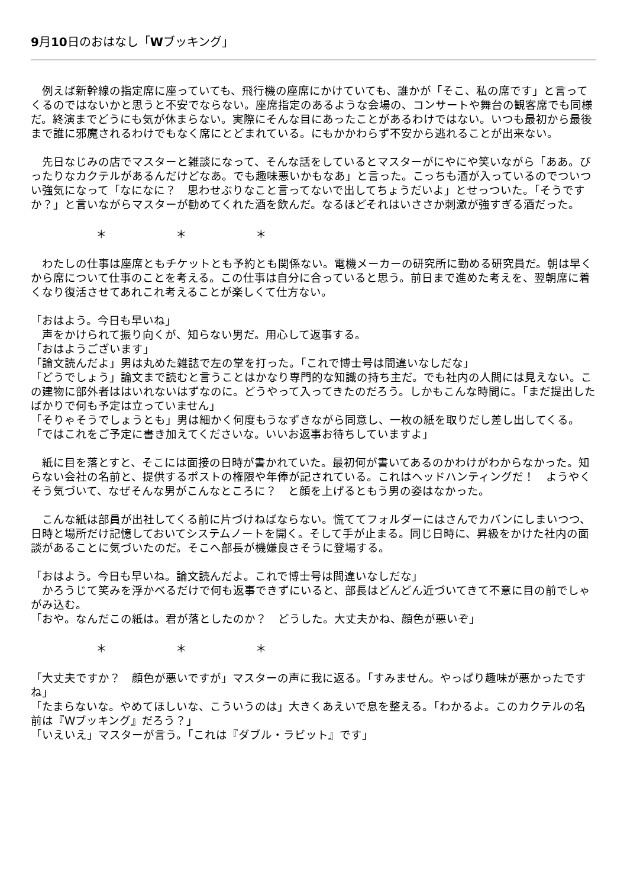9月10日のおはなし「Wブッキング」
　例えば新幹線の指定席に座っていても、飛行機の座席にかけていても、誰かが「そこ、私の席です」と言ってくるのではないかと思うと不安でならない。座席指定のあるような会場の、コンサートや舞台の観客席でも同様だ。終演までどうにも気が休まらない。実際にそんな目にあったことがあるわけではない。いつも最初から最後まで誰に邪魔されるわけでもなく席にとどまれている。にもかかわらず不安から逃れることが出来ない。
　先日なじみの店でマスターと雑談になって、そんな話をしているとマスターがにやにや笑いながら「ああ。ぴったりなカクテルがあるんだけどなあ。でも趣味悪いかもなあ」と言った。こっちも酒が入っているのでついつい強気になって「なになに？　思わせぶりなこと言ってないで出してちょうだいよ」とせっついた。「そうですか？」と言いながらマスターが勧めてくれた酒を飲んだ。なるほどそれはいささか刺激が強すぎる酒だった。
＊ ＊ ＊
　わたしの仕事は座席ともチケットとも予約とも関係ない。電機メーカーの研究所に勤める研究員だ。朝は早くから席について仕事のことを考える。この仕事は自分に合っていると思う。前日まで進めた考えを、翌朝席に着くなり復活させてあれこれ考えることが楽しくて仕方ない。
「おはよう。今日も早いね」
　声をかけられて振り向くが、知らない男だ。用心して返事する。
「おはようございます」
「論文読んだよ」男は丸めた雑誌で左の掌を打った。「これで博士号は間違いなしだな」
「どうでしょう」論文まで読むと言うことはかなり専門的な知識の持ち主だ。でも社内の人間には見えない。この建物に部外者ははいれないはずなのに。どうやって入ってきたのだろう。しかもこんな時間に。「まだ提出したばかりで何も予定は立っていません」
「そりゃそうでしょうとも」男は細かく何度もうなずきながら同意し、一枚の紙を取りだし差し出してくる。「ではこれをご予定に書き加えてくださいな。いいお返事お待ちしていますよ」
　紙に目を落とすと、そこには面接の日時が書かれていた。最初何が書いてあるのかわけがわからなかった。知らない会社の名前と、提供するポストの権限や年俸が記されている。これはヘッドハンティングだ！　ようやくそう気づいて、なぜそんな男がこんなところに？　と顔を上げるともう男の姿はなかった。
　こんな紙は部員が出社してくる前に片づけねばならない。慌ててフォルダーにはさんでカバンにしまいつつ、日時と場所だけ記憶しておいてシステムノートを開く。そして手が止まる。同じ日時に、昇級をかけた社内の面談があることに気づいたのだ。そこへ部長が機嫌良さそうに登場する。
「おはよう。今日も早いね。論文読んだよ。これで博士号は間違いなしだな」
　かろうじて笑みを浮かべるだけで何も返事できずにいると、部長はどんどん近づいてきて不意に目の前でしゃがみ込む。
「おや。なんだこの紙は。君が落としたのか？　どうした。大丈夫かね、顔色が悪いぞ」
＊ ＊ ＊
「大丈夫ですか？　顔色が悪いですが」マスターの声に我に返る。「すみません。やっぱり趣味が悪かったですね」
「たまらないな。やめてほしいな、こういうのは」大きくあえいで息を整える。「わかるよ。このカクテルの名前は『Wブッキング』だろう？」
「いえいえ」マスターが言う。「これは『ダブル・ラビット』です」